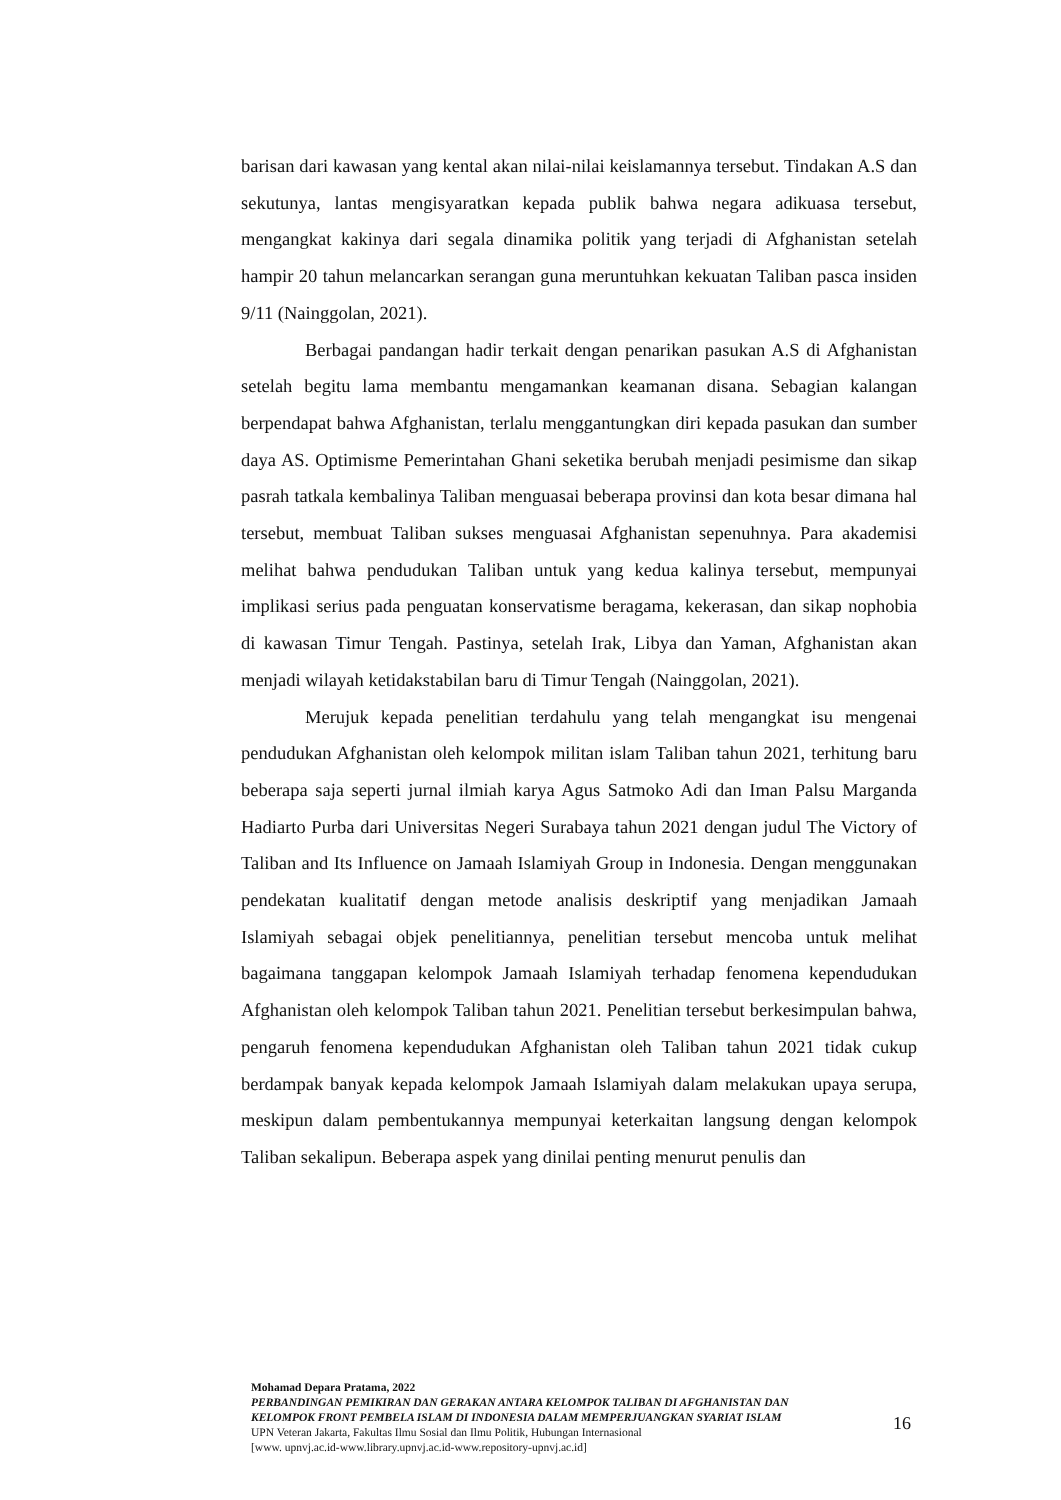barisan dari kawasan yang kental akan nilai-nilai keislamannya tersebut. Tindakan A.S dan sekutunya, lantas mengisyaratkan kepada publik bahwa negara adikuasa tersebut, mengangkat kakinya dari segala dinamika politik yang terjadi di Afghanistan setelah hampir 20 tahun melancarkan serangan guna meruntuhkan kekuatan Taliban pasca insiden 9/11 (Nainggolan, 2021).
Berbagai pandangan hadir terkait dengan penarikan pasukan A.S di Afghanistan setelah begitu lama membantu mengamankan keamanan disana. Sebagian kalangan berpendapat bahwa Afghanistan, terlalu menggantungkan diri kepada pasukan dan sumber daya AS. Optimisme Pemerintahan Ghani seketika berubah menjadi pesimisme dan sikap pasrah tatkala kembalinya Taliban menguasai beberapa provinsi dan kota besar dimana hal tersebut, membuat Taliban sukses menguasai Afghanistan sepenuhnya. Para akademisi melihat bahwa pendudukan Taliban untuk yang kedua kalinya tersebut, mempunyai implikasi serius pada penguatan konservatisme beragama, kekerasan, dan sikap nophobia di kawasan Timur Tengah. Pastinya, setelah Irak, Libya dan Yaman, Afghanistan akan menjadi wilayah ketidakstabilan baru di Timur Tengah (Nainggolan, 2021).
Merujuk kepada penelitian terdahulu yang telah mengangkat isu mengenai pendudukan Afghanistan oleh kelompok militan islam Taliban tahun 2021, terhitung baru beberapa saja seperti jurnal ilmiah karya Agus Satmoko Adi dan Iman Palsu Marganda Hadiarto Purba dari Universitas Negeri Surabaya tahun 2021 dengan judul The Victory of Taliban and Its Influence on Jamaah Islamiyah Group in Indonesia. Dengan menggunakan pendekatan kualitatif dengan metode analisis deskriptif yang menjadikan Jamaah Islamiyah sebagai objek penelitiannya, penelitian tersebut mencoba untuk melihat bagaimana tanggapan kelompok Jamaah Islamiyah terhadap fenomena kependudukan Afghanistan oleh kelompok Taliban tahun 2021. Penelitian tersebut berkesimpulan bahwa, pengaruh fenomena kependudukan Afghanistan oleh Taliban tahun 2021 tidak cukup berdampak banyak kepada kelompok Jamaah Islamiyah dalam melakukan upaya serupa, meskipun dalam pembentukannya mempunyai keterkaitan langsung dengan kelompok Taliban sekalipun. Beberapa aspek yang dinilai penting menurut penulis dan
Mohamad Depara Pratama, 2022
PERBANDINGAN PEMIKIRAN DAN GERAKAN ANTARA KELOMPOK TALIBAN DI AFGHANISTAN DAN KELOMPOK FRONT PEMBELA ISLAM DI INDONESIA DALAM MEMPERJUANGKAN SYARIAT ISLAM
UPN Veteran Jakarta, Fakultas Ilmu Sosial dan Ilmu Politik, Hubungan Internasional
[www. upnvj.ac.id-www.library.upnvj.ac.id-www.repository-upnvj.ac.id]
16